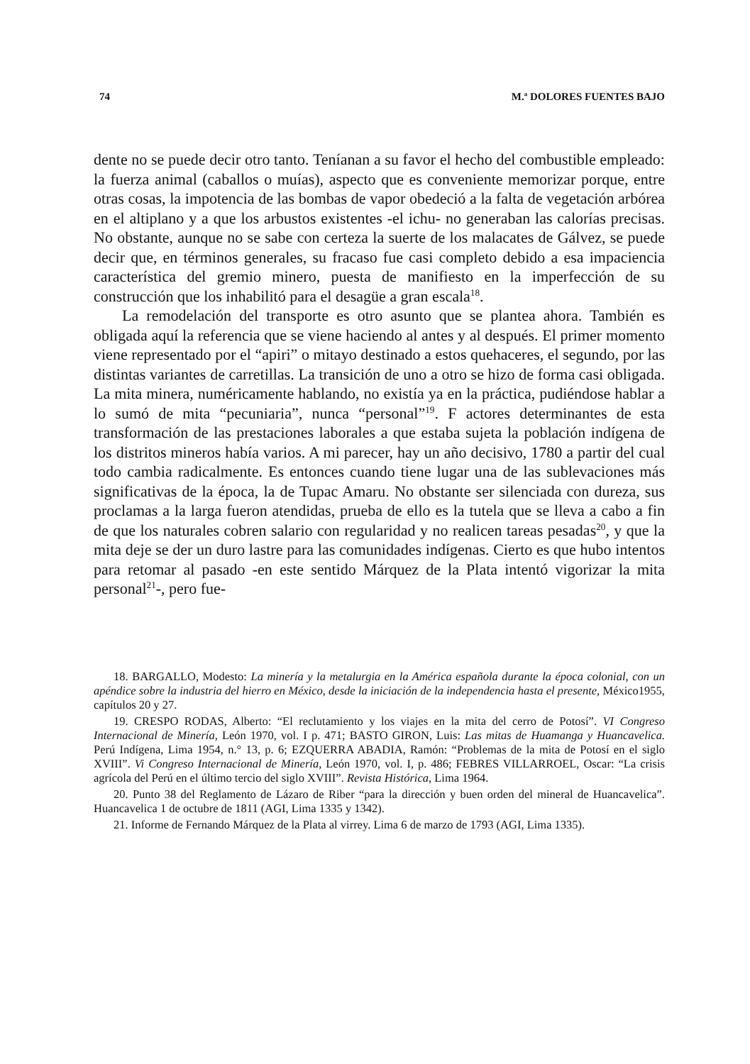74 M.ª DOLORES FUENTES BAJO
dente no se puede decir otro tanto. Teníanan a su favor el hecho del combustible empleado: la fuerza animal (caballos o muías), aspecto que es conveniente memorizar porque, entre otras cosas, la impotencia de las bombas de vapor obedeció a la falta de vegetación arbórea en el altiplano y a que los arbustos existentes -el ichu- no generaban las calorías precisas. No obstante, aunque no se sabe con certeza la suerte de los malacates de Gálvez, se puede decir que, en términos generales, su fracaso fue casi completo debido a esa impaciencia característica del gremio minero, puesta de manifiesto en la imperfección de su construcción que los inhabilitó para el desagüe a gran escala<sup>18</sup>.
La remodelación del transporte es otro asunto que se plantea ahora. También es obligada aquí la referencia que se viene haciendo al antes y al después. El primer momento viene representado por el “apiri” o mitayo destinado a estos quehaceres, el segundo, por las distintas variantes de carretillas. La transición de uno a otro se hizo de forma casi obligada. La mita minera, numéricamente hablando, no existía ya en la práctica, pudiéndose hablar a lo sumó de mita “pecuniaria”, nunca “personal”<sup>19</sup>. F actores determinantes de esta transformación de las prestaciones laborales a que estaba sujeta la población indígena de los distritos mineros había varios. A mi parecer, hay un año decisivo, 1780 a partir del cual todo cambia radicalmente. Es entonces cuando tiene lugar una de las sublevaciones más significativas de la época, la de Tupac Amaru. No obstante ser silenciada con dureza, sus proclamas a la larga fueron atendidas, prueba de ello es la tutela que se lleva a cabo a fin de que los naturales cobren salario con regularidad y no realicen tareas pesadas<sup>20</sup>, y que la mita deje se der un duro lastre para las comunidades indígenas. Cierto es que hubo intentos para retomar al pasado -en este sentido Márquez de la Plata intentó vigorizar la mita personal<sup>21</sup>-, pero fue-
18. BARGALLO, Modesto: La minería y la metalurgia en la América española durante la época colonial, con un apéndice sobre la industria del hierro en México, desde la iniciación de la independencia hasta el presente, México1955, capítulos 20 y 27.
19. CRESPO RODAS, Alberto: “El reclutamiento y los viajes en la mita del cerro de Potosí”. VI Congreso Internacional de Minería, León 1970, vol. I p. 471; BASTO GIRON, Luis: Las mitas de Huamanga y Huancavelica. Perú Indígena, Lima 1954, n.° 13, p. 6; EZQUERRA ABADIA, Ramón: “Problemas de la mita de Potosí en el siglo XVIII”. Vi Congreso Internacional de Minería, León 1970, vol. I, p. 486; FEBRES VILLARROEL, Oscar: “La crisis agrícola del Perú en el último tercio del siglo XVIII”. Revista Histórica, Lima 1964.
20. Punto 38 del Reglamento de Lázaro de Riber “para la dirección y buen orden del mineral de Huancavelica”. Huancavelica 1 de octubre de 1811 (AGI, Lima 1335 y 1342).
21. Informe de Fernando Márquez de la Plata al virrey. Lima 6 de marzo de 1793 (AGI, Lima 1335).